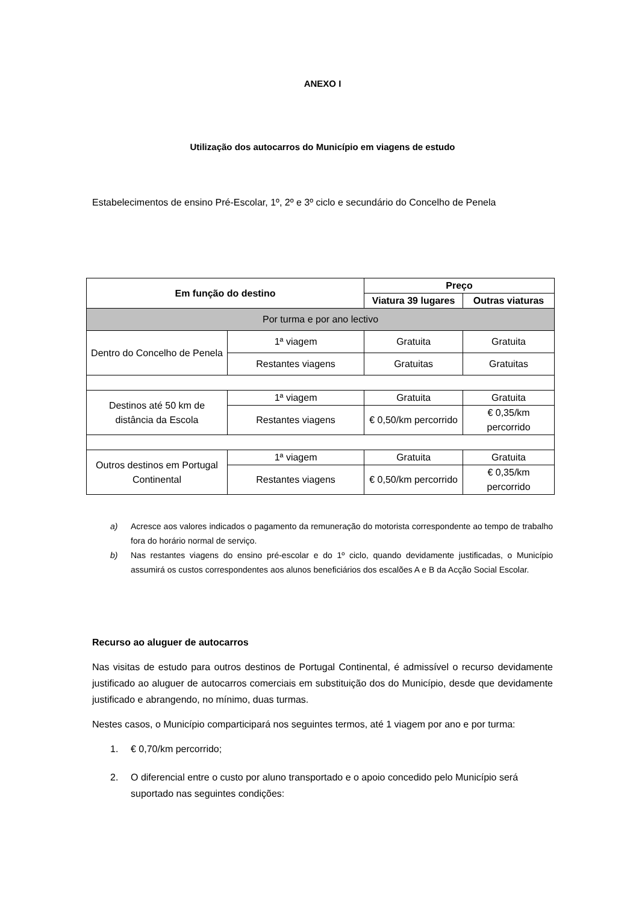ANEXO I
Utilização dos autocarros do Município em viagens de estudo
Estabelecimentos de ensino Pré-Escolar, 1º, 2º e 3º ciclo e secundário do Concelho de Penela
| Em função do destino | | Preço | |
| --- | --- | --- | --- |
| | | Viatura 39 lugares | Outras viaturas |
| Por turma e por ano lectivo | | | |
| Dentro do Concelho de Penela | 1ª viagem | Gratuita | Gratuita |
| | Restantes viagens | Gratuitas | Gratuitas |
| Destinos até 50 km de distância da Escola | 1ª viagem | Gratuita | Gratuita |
| | Restantes viagens | € 0,50/km percorrido | € 0,35/km percorrido |
| Outros destinos em Portugal Continental | 1ª viagem | Gratuita | Gratuita |
| | Restantes viagens | € 0,50/km percorrido | € 0,35/km percorrido |
a) Acresce aos valores indicados o pagamento da remuneração do motorista correspondente ao tempo de trabalho fora do horário normal de serviço.
b) Nas restantes viagens do ensino pré-escolar e do 1º ciclo, quando devidamente justificadas, o Município assumirá os custos correspondentes aos alunos beneficiários dos escalões A e B da Acção Social Escolar.
Recurso ao aluguer de autocarros
Nas visitas de estudo para outros destinos de Portugal Continental, é admissível o recurso devidamente justificado ao aluguer de autocarros comerciais em substituição dos do Município, desde que devidamente justificado e abrangendo, no mínimo, duas turmas.
Nestes casos, o Município comparticipará nos seguintes termos, até 1 viagem por ano e por turma:
1. € 0,70/km percorrido;
2. O diferencial entre o custo por aluno transportado e o apoio concedido pelo Município será suportado nas seguintes condições: